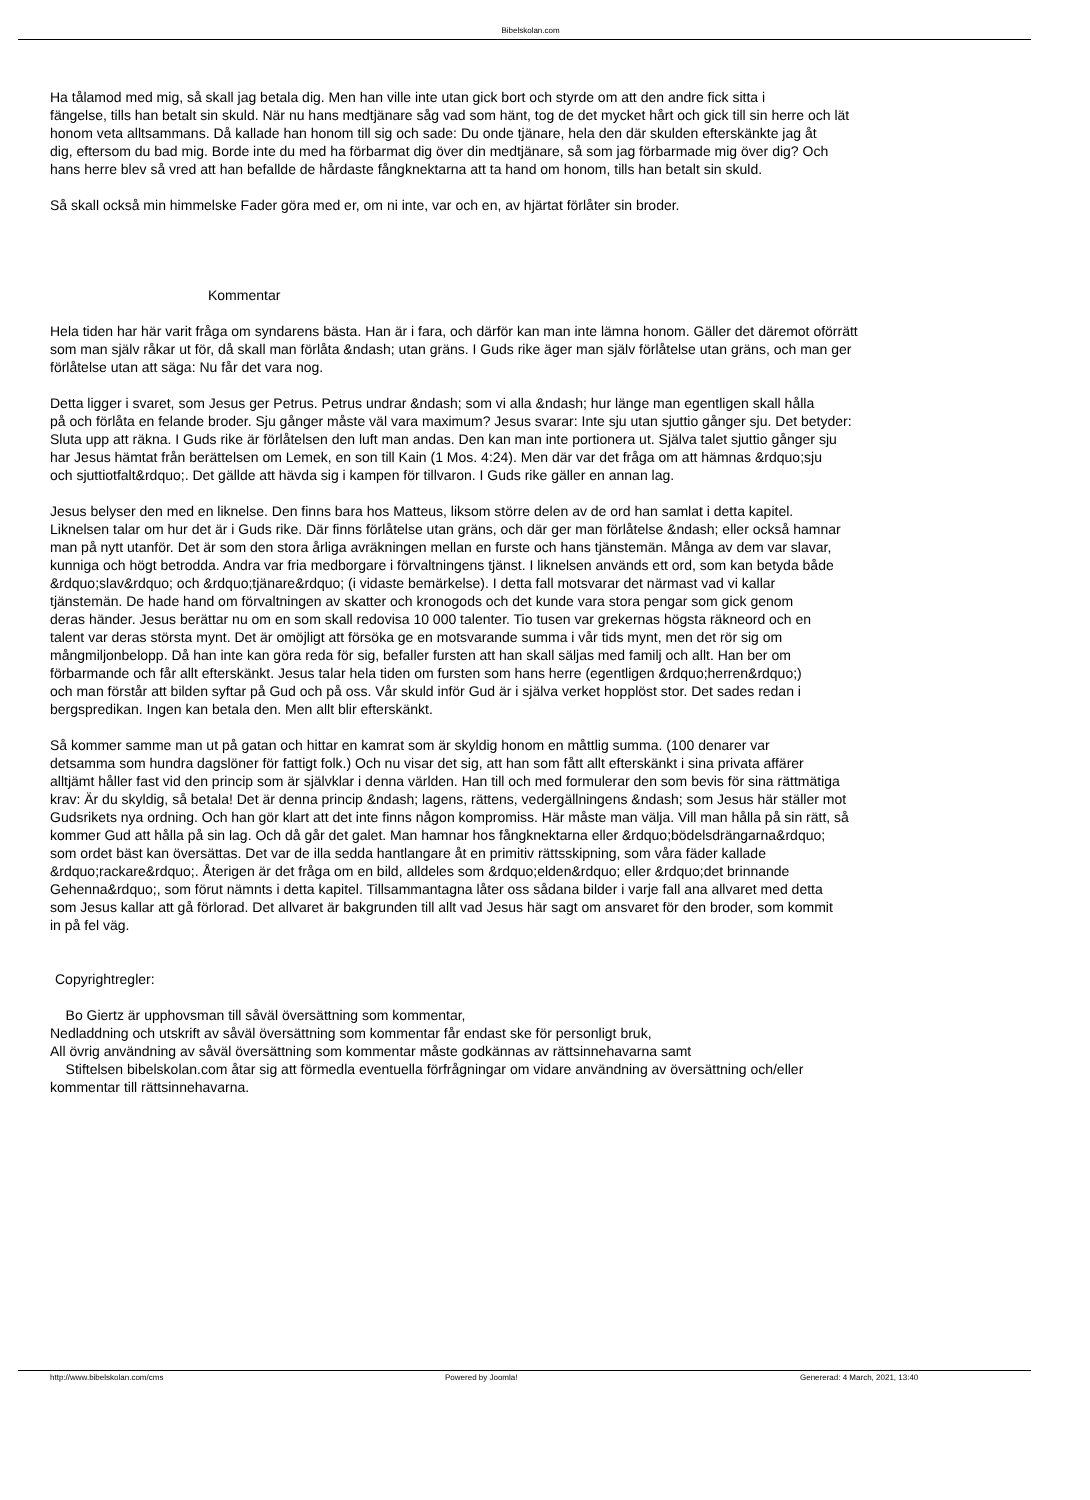Bibelskolan.com
Ha tålamod med mig, så skall jag betala dig. Men han ville inte utan gick bort och styrde om att den andre fick sitta i
fängelse, tills han betalt sin skuld. När nu hans medtjänare såg vad som hänt, tog de det mycket hårt och gick till sin herre och lät
honom veta alltsammans. Då kallade han honom till sig och sade: Du onde tjänare, hela den där skulden efterskänkte jag åt
dig, eftersom du bad mig. Borde inte du med ha förbarmat dig över din medtjänare, så som jag förbarmade mig över dig? Och
hans herre blev så vred att han befallde de hårdaste fångknektarna att ta hand om honom, tills han betalt sin skuld.
Så skall också min himmelske Fader göra med er, om ni inte, var och en, av hjärtat förlåter sin broder.
Kommentar
Hela tiden har här varit fråga om syndarens bästa. Han är i fara, och därför kan man inte lämna honom. Gäller det däremot oförrätt
som man själv råkar ut för, då skall man förlåta &ndash; utan gräns. I Guds rike äger man själv förlåtelse utan gräns, och man ger
förlåtelse utan att säga: Nu får det vara nog.
Detta ligger i svaret, som Jesus ger Petrus. Petrus undrar &ndash; som vi alla &ndash; hur länge man egentligen skall hålla
på och förlåta en felande broder. Sju gånger måste väl vara maximum? Jesus svarar: Inte sju utan sjuttio gånger sju. Det betyder:
Sluta upp att räkna. I Guds rike är förlåtelsen den luft man andas. Den kan man inte portionera ut. Själva talet sjuttio gånger sju
har Jesus hämtat från berättelsen om Lemek, en son till Kain (1 Mos. 4:24). Men där var det fråga om att hämnas &rdquo;sju
och sjuttiotfalt&rdquo;. Det gällde att hävda sig i kampen för tillvaron. I Guds rike gäller en annan lag.
Jesus belyser den med en liknelse. Den finns bara hos Matteus, liksom större delen av de ord han samlat i detta kapitel.
Liknelsen talar om hur det är i Guds rike. Där finns förlåtelse utan gräns, och där ger man förlåtelse &ndash; eller också hamnar
man på nytt utanför. Det är som den stora årliga avräkningen mellan en furste och hans tjänstemän. Många av dem var slavar,
kunniga och högt betrodda. Andra var fria medborgare i förvaltningens tjänst. I liknelsen används ett ord, som kan betyda både
&rdquo;slav&rdquo; och &rdquo;tjänare&rdquo; (i vidaste bemärkelse). I detta fall motsvarar det närmast vad vi kallar
tjänstemän. De hade hand om förvaltningen av skatter och kronogods och det kunde vara stora pengar som gick genom
deras händer. Jesus berättar nu om en som skall redovisa 10 000 talenter. Tio tusen var grekernas högsta räkneord och en
talent var deras största mynt. Det är omöjligt att försöka ge en motsvarande summa i vår tids mynt, men det rör sig om
mångmiljonbelopp. Då han inte kan göra reda för sig, befaller fursten att han skall säljas med familj och allt. Han ber om
förbarmande och får allt efterskänkt. Jesus talar hela tiden om fursten som hans herre (egentligen &rdquo;herren&rdquo;)
och man förstår att bilden syftar på Gud och på oss. Vår skuld inför Gud är i själva verket hopplöst stor. Det sades redan i
bergspredikan. Ingen kan betala den. Men allt blir efterskänkt.
Så kommer samme man ut på gatan och hittar en kamrat som är skyldig honom en måttlig summa. (100 denarer var
detsamma som hundra dagslöner för fattigt folk.) Och nu visar det sig, att han som fått allt efterskänkt i sina privata affärer
alltjämt håller fast vid den princip som är självklar i denna världen. Han till och med formulerar den som bevis för sina rättmätiga
krav: Är du skyldig, så betala! Det är denna princip &ndash; lagens, rättens, vedergällningens &ndash; som Jesus här ställer mot
Gudsrikets nya ordning. Och han gör klart att det inte finns någon kompromiss. Här måste man välja. Vill man hålla på sin rätt, så
kommer Gud att hålla på sin lag. Och då går det galet. Man hamnar hos fångknektarna eller &rdquo;bödelsdrängarna&rdquo;
som ordet bäst kan översättas. Det var de illa sedda hantlangare åt en primitiv rättsskipning, som våra fäder kallade
&rdquo;rackare&rdquo;. Återigen är det fråga om en bild, alldeles som &rdquo;elden&rdquo; eller &rdquo;det brinnande
Gehenna&rdquo;, som förut nämnts i detta kapitel. Tillsammantagna låter oss sådana bilder i varje fall ana allvaret med detta
som Jesus kallar att gå förlorad. Det allvaret är bakgrunden till allt vad Jesus här sagt om ansvaret för den broder, som kommit
in på fel väg.
Copyrightregler:
Bo Giertz är upphovsman till såväl översättning som kommentar,
Nedladdning och utskrift av såväl översättning som kommentar får endast ske för personligt bruk,
All övrig användning av såväl översättning som kommentar måste godkännas av rättsinnehavarna samt
Stiftelsen bibelskolan.com åtar sig att förmedla eventuella förfrågningar om vidare användning av översättning och/eller
kommentar till rättsinnehavarna.
http://www.bibelskolan.com/cms Powered by Joomla! Genererad: 4 March, 2021, 13:40